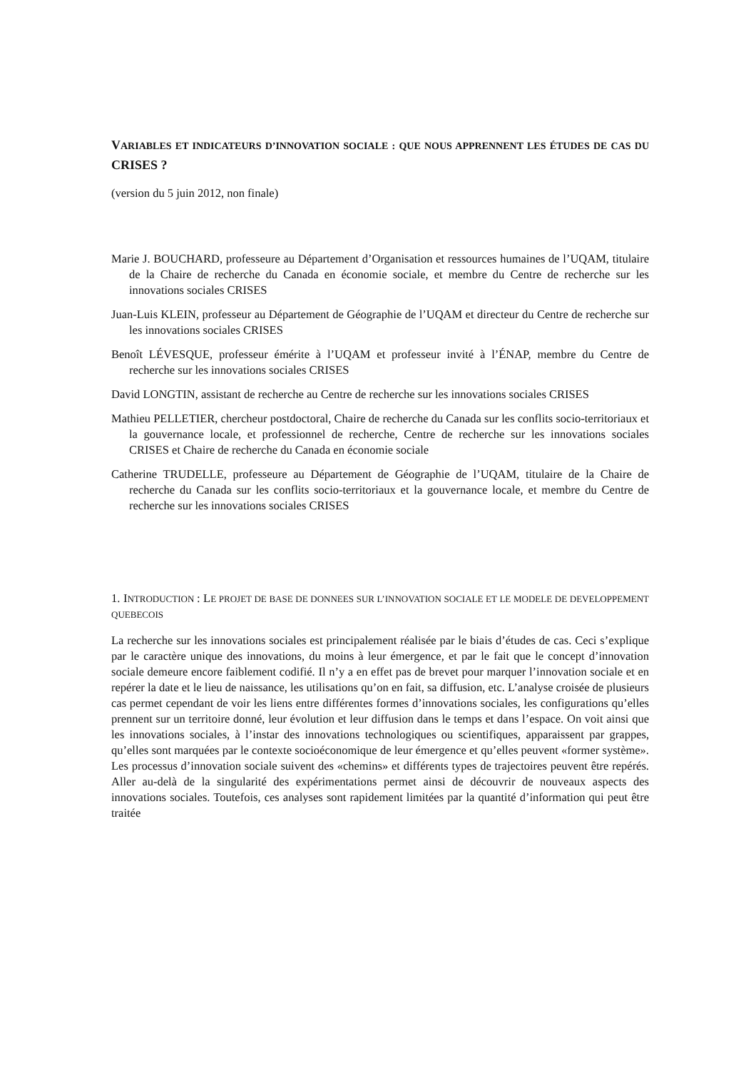VARIABLES ET INDICATEURS D’INNOVATION SOCIALE : QUE NOUS APPRENNENT LES ÉTUDES DE CAS DU CRISES ?
(version du 5 juin 2012, non finale)
Marie J. BOUCHARD, professeure au Département d’Organisation et ressources humaines de l’UQAM, titulaire de la Chaire de recherche du Canada en économie sociale, et membre du Centre de recherche sur les innovations sociales CRISES
Juan-Luis KLEIN, professeur au Département de Géographie de l’UQAM et directeur du Centre de recherche sur les innovations sociales CRISES
Benoît LÉVESQUE, professeur émérite à l’UQAM et professeur invité à l’ÉNAP, membre du Centre de recherche sur les innovations sociales CRISES
David LONGTIN, assistant de recherche au Centre de recherche sur les innovations sociales CRISES
Mathieu PELLETIER, chercheur postdoctoral, Chaire de recherche du Canada sur les conflits socio-territoriaux et la gouvernance locale, et professionnel de recherche, Centre de recherche sur les innovations sociales CRISES et Chaire de recherche du Canada en économie sociale
Catherine TRUDELLE, professeure au Département de Géographie de l’UQAM, titulaire de la Chaire de recherche du Canada sur les conflits socio-territoriaux et la gouvernance locale, et membre du Centre de recherche sur les innovations sociales CRISES
1. INTRODUCTION : LE PROJET DE BASE DE DONNEES SUR L’INNOVATION SOCIALE ET LE MODELE DE DEVELOPPEMENT QUEBECOIS
La recherche sur les innovations sociales est principalement réalisée par le biais d’études de cas. Ceci s’explique par le caractère unique des innovations, du moins à leur émergence, et par le fait que le concept d’innovation sociale demeure encore faiblement codifié. Il n’y a en effet pas de brevet pour marquer l’innovation sociale et en repérer la date et le lieu de naissance, les utilisations qu’on en fait, sa diffusion, etc. L’analyse croisée de plusieurs cas permet cependant de voir les liens entre différentes formes d’innovations sociales, les configurations qu’elles prennent sur un territoire donné, leur évolution et leur diffusion dans le temps et dans l’espace. On voit ainsi que les innovations sociales, à l’instar des innovations technologiques ou scientifiques, apparaissent par grappes, qu’elles sont marquées par le contexte socioéconomique de leur émergence et qu’elles peuvent «former système». Les processus d’innovation sociale suivent des «chemins» et différents types de trajectoires peuvent être repérés. Aller au-delà de la singularité des expérimentations permet ainsi de découvrir de nouveaux aspects des innovations sociales. Toutefois, ces analyses sont rapidement limitées par la quantité d’information qui peut être traitée